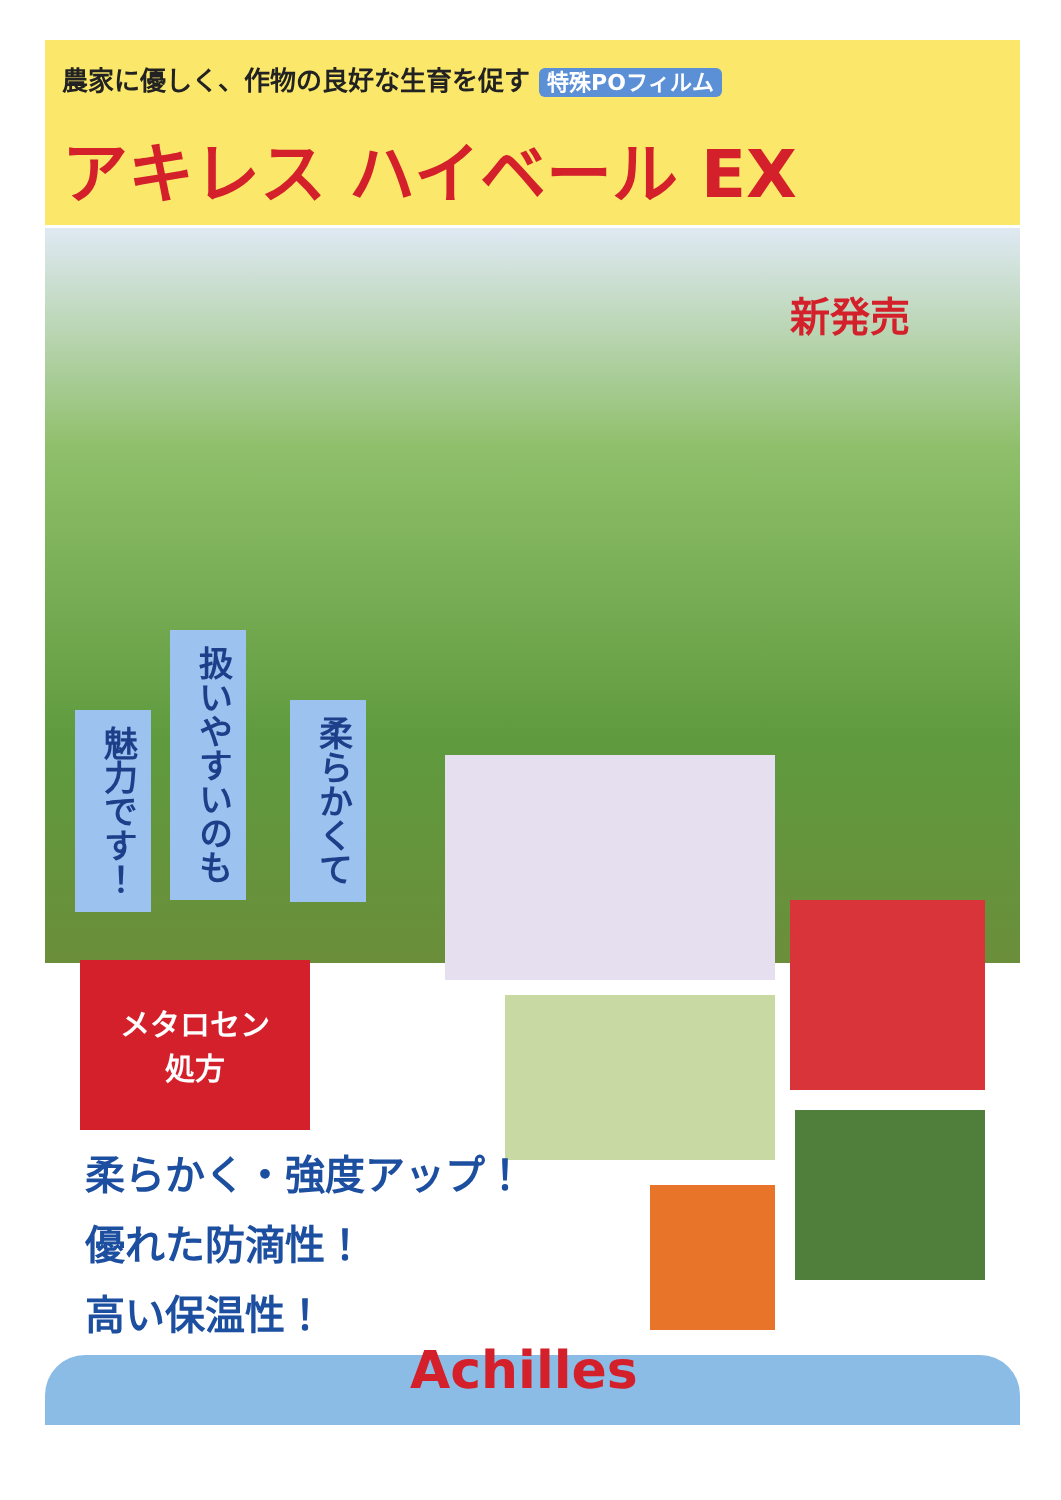農家に優しく、作物の良好な生育を促す 特殊POフィルム
アキレス ハイベール EX
新発売
魅力です！
扱いやすいのも
柔らかくて
メタロセン
処方
柔らかく・強度アップ！
優れた防滴性！
高い保温性！
Achilles